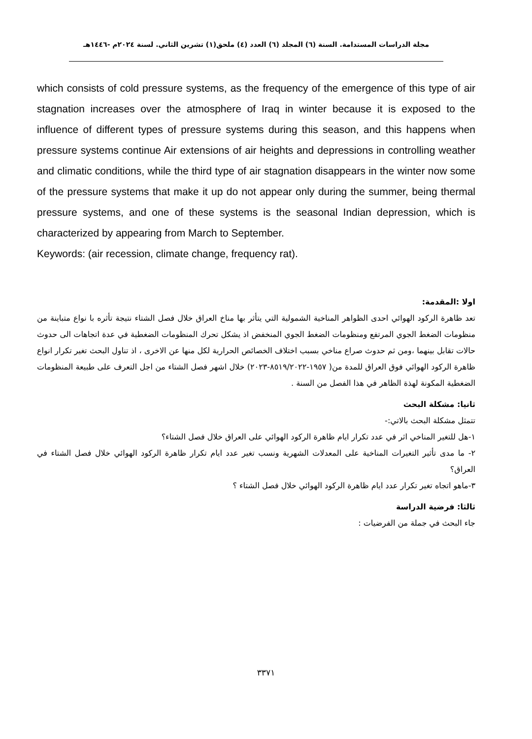مجلة الدراسات المستدامة. السنة (٦) المجلد (٦) العدد (٤) ملحق(١) تشرين الثاني. لسنة ٢٠٢٤م -١٤٤٦هـ
which consists of cold pressure systems, as the frequency of the emergence of this type of air stagnation increases over the atmosphere of Iraq in winter because it is exposed to the influence of different types of pressure systems during this season, and this happens when pressure systems continue Air extensions of air heights and depressions in controlling weather and climatic conditions, while the third type of air stagnation disappears in the winter now some of the pressure systems that make it up do not appear only during the summer, being thermal pressure systems, and one of these systems is the seasonal Indian depression, which is characterized by appearing from March to September.
Keywords: (air recession, climate change, frequency rat).
اولا :المقدمة:
تعد ظاهرة الركود الهوائي احدى الظواهر المناخية الشمولية التي يتأثر بها مناخ العراق خلال فصل الشتاء نتيجة تأثره با نواع متباينة من منظومات الضغط الجوي المرتفع ومنظومات الضغط الجوي المنخفض اذ يشكل تحرك المنظومات الضغطية في عدة اتجاهات الى حدوث حالات تقابل بينهما ،ومن ثم حدوث صراع مناخي بسبب اختلاف الخصائص الحرارية لكل منها عن الاخرى ، اذ تناول البحث تغير تكرار انواع ظاهرة الركود الهوائي فوق العراق للمدة من( ١٩٥٧-٨٥١٩/٢٠٢٢-٢٠٢٣) خلال اشهر فصل الشتاء من اجل التعرف على طبيعة المنظومات الضغطية المكونة لهذة الظاهر في هذا الفصل من السنة .
ثانيا: مشكلة البحث
تتمثل مشكلة البحث بالاتي:-
١-هل للتغير المناخي اثر في عدد تكرار ايام ظاهرة الركود الهوائي على العراق خلال فصل الشتاء؟
٢- ما مدى تأثير التغيرات المناخية على المعدلات الشهرية ونسب تغير عدد ايام تكرار ظاهرة الركود الهوائي خلال فصل الشتاء في العراق؟
٣-ماهو اتجاه تغير تكرار عدد ايام ظاهرة الركود الهوائي خلال فصل الشتاء ؟
ثالثا: فرضية الدراسة
جاء البحث في جملة من الفرضيات :
٣٣٧١